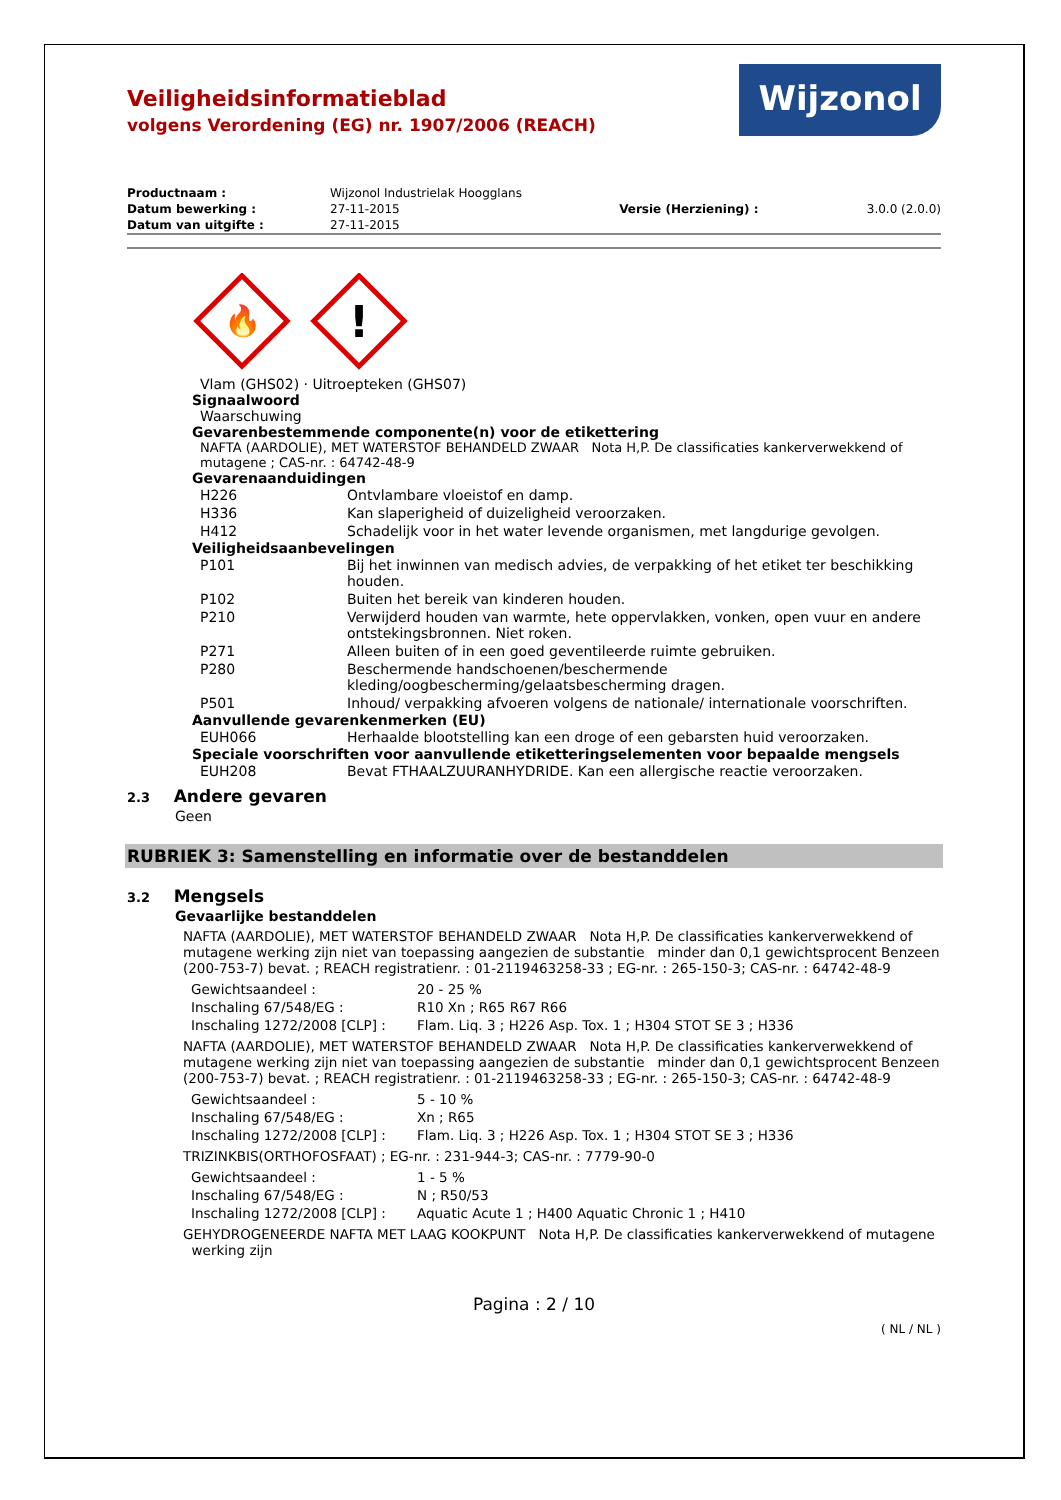Wijzonol
Veiligheidsinformatieblad
volgens Verordening (EG) nr. 1907/2006 (REACH)
| Productnaam : | Wijzonol Industrielak Hoogglans | | |
| Datum bewerking : | 27-11-2015 | Versie (Herziening) : | 3.0.0 (2.0.0) |
| Datum van uitgifte : | 27-11-2015 | | |
🔥
!
Vlam (GHS02) · Uitroepteken (GHS07)
Signaalwoord
Waarschuwing
Gevarenbestemmende componente(n) voor de etikettering
NAFTA (AARDOLIE), MET WATERSTOF BEHANDELD ZWAAR Nota H,P. De classificaties kankerverwekkend of mutagene ; CAS-nr. : 64742-48-9
Gevarenaanduidingen
| H226 | Ontvlambare vloeistof en damp. |
| H336 | Kan slaperigheid of duizeligheid veroorzaken. |
| H412 | Schadelijk voor in het water levende organismen, met langdurige gevolgen. |
Veiligheidsaanbevelingen
| P101 | Bij het inwinnen van medisch advies, de verpakking of het etiket ter beschikking houden. |
| P102 | Buiten het bereik van kinderen houden. |
| P210 | Verwijderd houden van warmte, hete oppervlakken, vonken, open vuur en andere ontstekingsbronnen. Niet roken. |
| P271 | Alleen buiten of in een goed geventileerde ruimte gebruiken. |
| P280 | Beschermende handschoenen/beschermende kleding/oogbescherming/gelaatsbescherming dragen. |
| P501 | Inhoud/ verpakking afvoeren volgens de nationale/ internationale voorschriften. |
Aanvullende gevarenkenmerken (EU)
| EUH066 | Herhaalde blootstelling kan een droge of een gebarsten huid veroorzaken. |
Speciale voorschriften voor aanvullende etiketteringselementen voor bepaalde mengsels
| EUH208 | Bevat FTHAALZUURANHYDRIDE. Kan een allergische reactie veroorzaken. |
2.3 Andere gevaren
Geen
RUBRIEK 3: Samenstelling en informatie over de bestanddelen
3.2 Mengsels
Gevaarlijke bestanddelen
NAFTA (AARDOLIE), MET WATERSTOF BEHANDELD ZWAAR Nota H,P. De classificaties kankerverwekkend of mutagene werking zijn niet van toepassing aangezien de substantie minder dan 0,1 gewichtsprocent Benzeen (200-753-7) bevat. ; REACH registratienr. : 01-2119463258-33 ; EG-nr. : 265-150-3; CAS-nr. : 64742-48-9
| Gewichtsaandeel : | 20 - 25 % |
| Inschaling 67/548/EG : | R10 Xn ; R65 R67 R66 |
| Inschaling 1272/2008 [CLP] : | Flam. Liq. 3 ; H226 Asp. Tox. 1 ; H304 STOT SE 3 ; H336 |
NAFTA (AARDOLIE), MET WATERSTOF BEHANDELD ZWAAR Nota H,P. De classificaties kankerverwekkend of mutagene werking zijn niet van toepassing aangezien de substantie minder dan 0,1 gewichtsprocent Benzeen (200-753-7) bevat. ; REACH registratienr. : 01-2119463258-33 ; EG-nr. : 265-150-3; CAS-nr. : 64742-48-9
| Gewichtsaandeel : | 5 - 10 % |
| Inschaling 67/548/EG : | Xn ; R65 |
| Inschaling 1272/2008 [CLP] : | Flam. Liq. 3 ; H226 Asp. Tox. 1 ; H304 STOT SE 3 ; H336 |
TRIZINKBIS(ORTHOFOSFAAT) ; EG-nr. : 231-944-3; CAS-nr. : 7779-90-0
| Gewichtsaandeel : | 1 - 5 % |
| Inschaling 67/548/EG : | N ; R50/53 |
| Inschaling 1272/2008 [CLP] : | Aquatic Acute 1 ; H400 Aquatic Chronic 1 ; H410 |
GEHYDROGENEERDE NAFTA MET LAAG KOOKPUNT Nota H,P. De classificaties kankerverwekkend of mutagene werking zijn
Pagina : 2 / 10
( NL / NL )